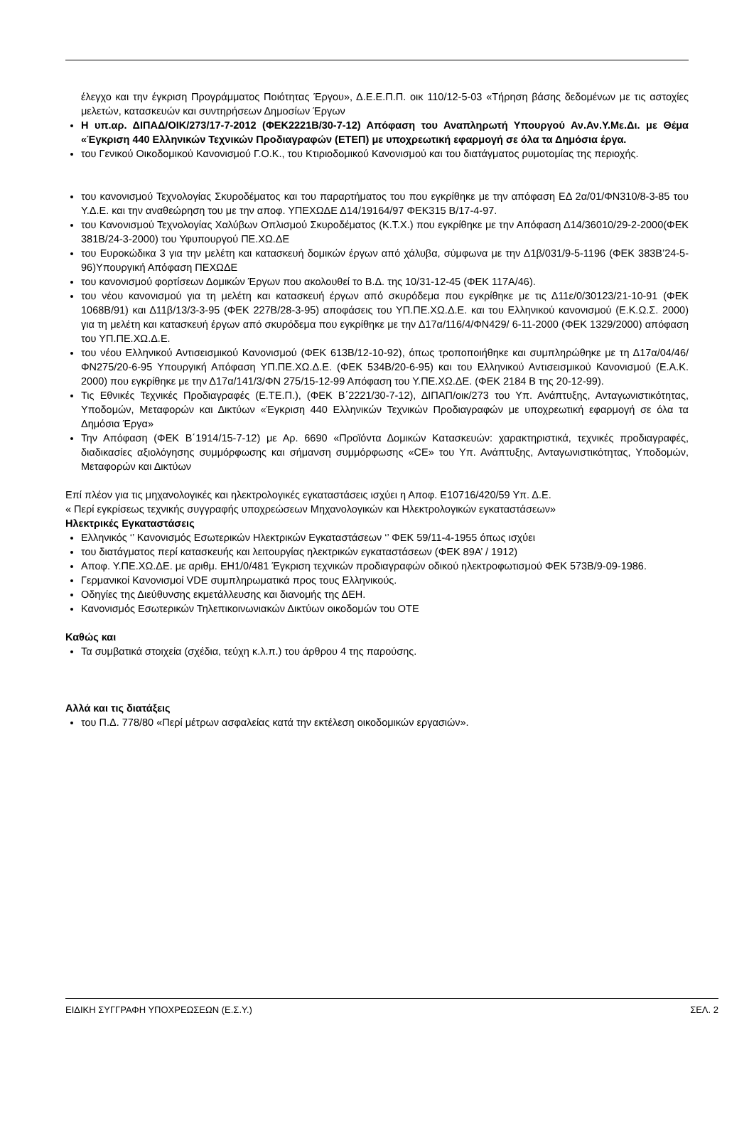έλεγχο και την έγκριση Προγράμματος Ποιότητας Έργου», Δ.Ε.Ε.Π.Π. οικ 110/12-5-03 «Τήρηση βάσης δεδομένων με τις αστοχίες μελετών, κατασκευών και συντηρήσεων Δημοσίων Έργων
Η υπ.αρ. ΔΙΠΑΔ/ΟΙΚ/273/17-7-2012 (ΦΕΚ2221Β/30-7-12) Απόφαση του Αναπληρωτή Υπουργού Αν.Αν.Υ.Με.Δι. με Θέμα «Έγκριση 440 Ελληνικών Τεχνικών Προδιαγραφών (ΕΤΕΠ) με υποχρεωτική εφαρμογή σε όλα τα Δημόσια έργα.
του Γενικού Οικοδομικού Κανονισμού Γ.Ο.Κ., του Κτιριοδομικού Κανονισμού και του διατάγματος ρυμοτομίας της περιοχής.
του κανονισμού Τεχνολογίας Σκυροδέματος και του παραρτήματος του που εγκρίθηκε με την απόφαση ΕΔ 2α/01/ΦΝ310/8-3-85 του Υ.Δ.Ε. και την αναθεώρηση του με την αποφ. ΥΠΕΧΩΔΕ Δ14/19164/97 ΦΕΚ315 Β/17-4-97.
του Κανονισμού Τεχνολογίας Χαλύβων Οπλισμού Σκυροδέματος (Κ.Τ.Χ.) που εγκρίθηκε με την Απόφαση Δ14/36010/29-2-2000(ΦΕΚ 381Β/24-3-2000) του Υφυπουργού ΠΕ.ΧΩ.ΔΕ
του Ευροκώδικα 3 για την μελέτη και κατασκευή δομικών έργων από χάλυβα, σύμφωνα με την Δ1β/031/9-5-1196 (ΦΕΚ 383Β’24-5-96)Υπουργική Απόφαση ΠΕΧΩΔΕ
του κανονισμού φορτίσεων Δομικών Έργων που ακολουθεί το Β.Δ. της 10/31-12-45 (ΦΕΚ 117Α/46).
του νέου κανονισμού για τη μελέτη και κατασκευή έργων από σκυρόδεμα που εγκρίθηκε με τις Δ11ε/0/30123/21-10-91 (ΦΕΚ 1068Β/91) και Δ11β/13/3-3-95 (ΦΕΚ 227Β/28-3-95) αποφάσεις του ΥΠ.ΠΕ.ΧΩ.Δ.Ε. και του Ελληνικού κανονισμού (Ε.Κ.Ω.Σ. 2000) για τη μελέτη και κατασκευή έργων από σκυρόδεμα που εγκρίθηκε με την Δ17α/116/4/ΦΝ429/ 6-11-2000 (ΦΕΚ 1329/2000) απόφαση του ΥΠ.ΠΕ.ΧΩ.Δ.Ε.
του νέου Ελληνικού Αντισεισμικού Κανονισμού (ΦΕΚ 613Β/12-10-92), όπως τροποποιήθηκε και συμπληρώθηκε με τη Δ17α/04/46/ΦΝ275/20-6-95 Υπουργική Απόφαση ΥΠ.ΠΕ.ΧΩ.Δ.Ε. (ΦΕΚ 534Β/20-6-95) και του Ελληνικού Αντισεισμικού Κανονισμού (Ε.Α.Κ. 2000) που εγκρίθηκε με την Δ17α/141/3/ΦΝ 275/15-12-99 Απόφαση του Υ.ΠΕ.ΧΩ.ΔΕ. (ΦΕΚ 2184 Β της 20-12-99).
Τις Εθνικές Τεχνικές Προδιαγραφές (Ε.ΤΕ.Π.), (ΦΕΚ Β΄2221/30-7-12), ΔΙΠΑΠ/οικ/273 του Υπ. Ανάπτυξης, Ανταγωνιστικότητας, Υποδομών, Μεταφορών και Δικτύων «Έγκριση 440 Ελληνικών Τεχνικών Προδιαγραφών με υποχρεωτική εφαρμογή σε όλα τα Δημόσια Έργα»
Την Απόφαση (ΦΕΚ Β΄1914/15-7-12) με Αρ. 6690 «Προϊόντα Δομικών Κατασκευών: χαρακτηριστικά, τεχνικές προδιαγραφές, διαδικασίες αξιολόγησης συμμόρφωσης και σήμανση συμμόρφωσης «CE» του Υπ. Ανάπτυξης, Ανταγωνιστικότητας, Υποδομών, Μεταφορών και Δικτύων
Επί πλέον για τις μηχανολογικές και ηλεκτρολογικές εγκαταστάσεις ισχύει η Αποφ. Ε10716/420/59 Υπ. Δ.Ε.
« Περί εγκρίσεως τεχνικής συγγραφής υποχρεώσεων Μηχανολογικών και Ηλεκτρολογικών εγκαταστάσεων»
Ηλεκτρικές Εγκαταστάσεις
Ελληνικός ‘’ Κανονισμός Εσωτερικών Ηλεκτρικών Εγκαταστάσεων ‘’ ΦΕΚ 59/11-4-1955 όπως ισχύει
του διατάγματος περί κατασκευής και λειτουργίας ηλεκτρικών εγκαταστάσεων (ΦΕΚ 89Α’ / 1912)
Αποφ. Υ.ΠΕ.ΧΩ.ΔΕ. με αριθμ. ΕΗ1/0/481 Έγκριση τεχνικών προδιαγραφών οδικού ηλεκτροφωτισμού ΦΕΚ 573Β/9-09-1986.
Γερμανικοί Κανονισμοί VDE συμπληρωματικά προς τους Ελληνικούς.
Οδηγίες της Διεύθυνσης εκμετάλλευσης και διανομής της ΔΕΗ.
Κανονισμός Εσωτερικών Τηλεπικοινωνιακών Δικτύων οικοδομών του ΟΤΕ
Καθώς και
Τα συμβατικά στοιχεία (σχέδια, τεύχη κ.λ.π.) του άρθρου 4 της παρούσης.
Αλλά και τις διατάξεις
του Π.Δ. 778/80 «Περί μέτρων ασφαλείας κατά την εκτέλεση οικοδομικών εργασιών».
ΕΙΔΙΚΗ ΣΥΓΓΡΑΦΗ ΥΠΟΧΡΕΩΣΕΩΝ (Ε.Σ.Υ.) ΣΕΛ. 2